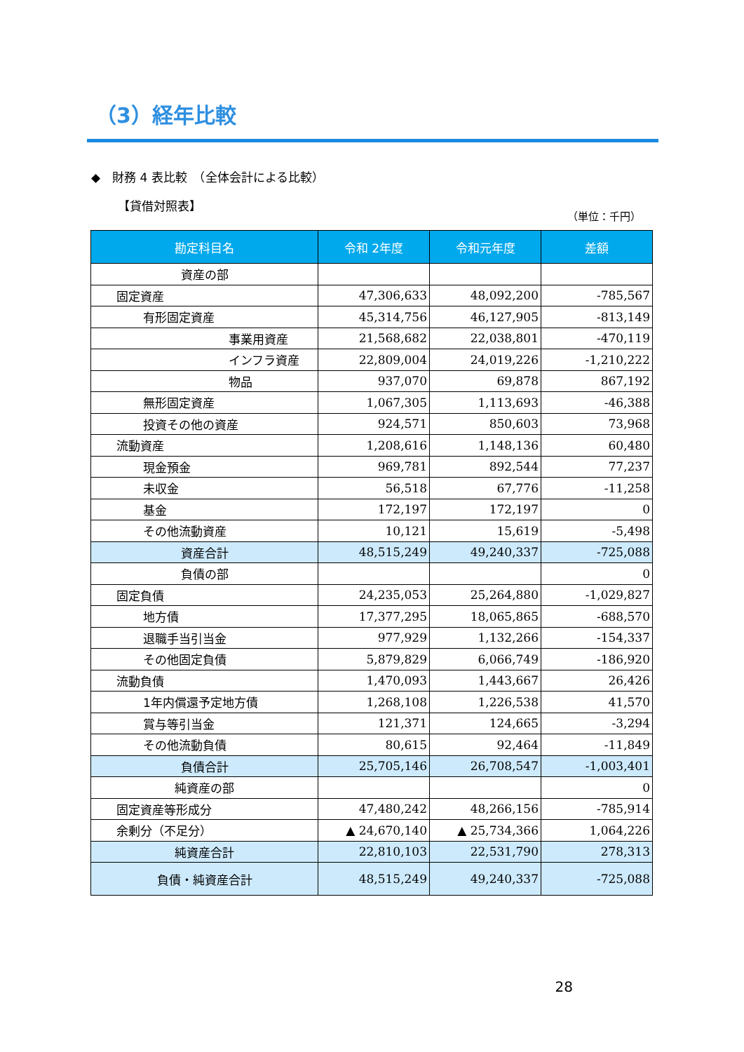（3）経年比較
◆　財務 4 表比較　（全体会計による比較）
【貸借対照表】
（単位：千円）
| 勘定科目名 | 令和 2年度 | 令和元年度 | 差額 |
| --- | --- | --- | --- |
| 資産の部 | | | |
| 固定資産 | 47,306,633 | 48,092,200 | -785,567 |
| 有形固定資産 | 45,314,756 | 46,127,905 | -813,149 |
| 事業用資産 | 21,568,682 | 22,038,801 | -470,119 |
| インフラ資産 | 22,809,004 | 24,019,226 | -1,210,222 |
| 物品 | 937,070 | 69,878 | 867,192 |
| 無形固定資産 | 1,067,305 | 1,113,693 | -46,388 |
| 投資その他の資産 | 924,571 | 850,603 | 73,968 |
| 流動資産 | 1,208,616 | 1,148,136 | 60,480 |
| 現金預金 | 969,781 | 892,544 | 77,237 |
| 未収金 | 56,518 | 67,776 | -11,258 |
| 基金 | 172,197 | 172,197 | 0 |
| その他流動資産 | 10,121 | 15,619 | -5,498 |
| 資産合計 | 48,515,249 | 49,240,337 | -725,088 |
| 負債の部 | | | 0 |
| 固定負債 | 24,235,053 | 25,264,880 | -1,029,827 |
| 地方債 | 17,377,295 | 18,065,865 | -688,570 |
| 退職手当引当金 | 977,929 | 1,132,266 | -154,337 |
| その他固定負債 | 5,879,829 | 6,066,749 | -186,920 |
| 流動負債 | 1,470,093 | 1,443,667 | 26,426 |
| 1年内償還予定地方債 | 1,268,108 | 1,226,538 | 41,570 |
| 賞与等引当金 | 121,371 | 124,665 | -3,294 |
| その他流動負債 | 80,615 | 92,464 | -11,849 |
| 負債合計 | 25,705,146 | 26,708,547 | -1,003,401 |
| 純資産の部 | | | 0 |
| 固定資産等形成分 | 47,480,242 | 48,266,156 | -785,914 |
| 余剰分（不足分） | ▲ 24,670,140 | ▲ 25,734,366 | 1,064,226 |
| 純資産合計 | 22,810,103 | 22,531,790 | 278,313 |
| 負債・純資産合計 | 48,515,249 | 49,240,337 | -725,088 |
28